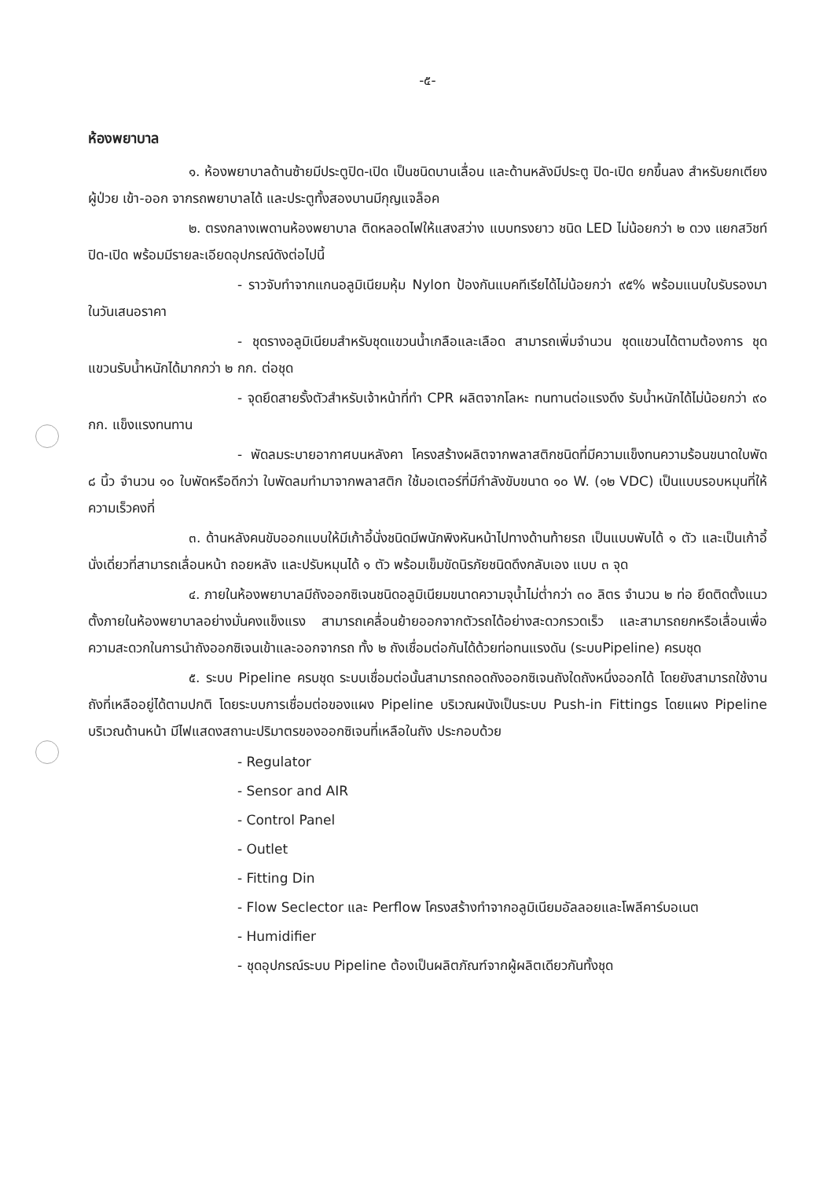-๕-
ห้องพยาบาล
๑. ห้องพยาบาลด้านซ้ายมีประตูปิด-เปิด เป็นชนิดบานเลื่อน และด้านหลังมีประตู ปิด-เปิด ยกขึ้นลง สำหรับยกเตียงผู้ป่วย เข้า-ออก จากรถพยาบาลได้ และประตูทั้งสองบานมีกุญแจล็อค
๒. ตรงกลางเพดานห้องพยาบาล ติดหลอดไฟให้แสงสว่าง แบบทรงยาว ชนิด LED ไม่น้อยกว่า ๒ ดวง แยกสวิชท์ปิด-เปิด พร้อมมีรายละเอียดอุปกรณ์ดังต่อไปนี้
- ราวจับทำจากแกนอลูมิเนียมหุ้ม Nylon ป้องกันแบคทีเรียได้ไม่น้อยกว่า ๙๕% พร้อมแนบใบรับรองมาในวันเสนอราคา
- ชุดรางอลูมิเนียมสำหรับชุดแขวนน้ำเกลือและเลือด สามารถเพิ่มจำนวน ชุดแขวนได้ตามต้องการ ชุดแขวนรับน้ำหนักได้มากกว่า ๒ กก. ต่อชุด
- จุดยึดสายรั้งตัวสำหรับเจ้าหน้าที่ทำ CPR ผลิตจากโลหะ ทนทานต่อแรงดึง รับน้ำหนักได้ไม่น้อยกว่า ๙๐ กก. แข็งแรงทนทาน
- พัดลมระบายอากาศบนหลังคา โครงสร้างผลิตจากพลาสติกชนิดที่มีความแข็งทนความร้อนขนาดใบพัด ๘ นิ้ว จำนวน ๑๐ ใบพัดหรือดีกว่า ใบพัดลมทำมาจากพลาสติก ใช้มอเตอร์ที่มีกำลังขับขนาด ๑๐ W. (๑๒ VDC) เป็นแบบรอบหมุนที่ให้ความเร็วคงที่
๓. ด้านหลังคนขับออกแบบให้มีเก้าอี้นั่งชนิดมีพนักพิงหันหน้าไปทางด้านท้ายรถ เป็นแบบพับได้ ๑ ตัว และเป็นเก้าอี้นั่งเดี่ยวที่สามารถเลื่อนหน้า ถอยหลัง และปรับหมุนได้ ๑ ตัว พร้อมเข็มขัดนิรภัยชนิดดึงกลับเอง แบบ ๓ จุด
๔. ภายในห้องพยาบาลมีถังออกซิเจนชนิดอลูมิเนียมขนาดความจุน้ำไม่ต่ำกว่า ๓๐ ลิตร จำนวน ๒ ท่อ ยึดติดตั้งแนวตั้งภายในห้องพยาบาลอย่างมั่นคงแข็งแรง สามารถเคลื่อนย้ายออกจากตัวรถได้อย่างสะดวกรวดเร็ว และสามารถยกหรือเลื่อนเพื่อความสะดวกในการนำถังออกซิเจนเข้าและออกจากรถ ทั้ง ๒ ถังเชื่อมต่อกันได้ด้วยท่อทนแรงดัน (ระบบPipeline) ครบชุด
๕. ระบบ Pipeline ครบชุด ระบบเชื่อมต่อนั้นสามารถถอดถังออกซิเจนถังใดถังหนึ่งออกได้ โดยยังสามารถใช้งานถังที่เหลืออยู่ได้ตามปกติ โดยระบบการเชื่อมต่อของแผง Pipeline บริเวณผนังเป็นระบบ Push-in Fittings โดยแผง Pipeline บริเวณด้านหน้า มีไฟแสดงสถานะปริมาตรของออกซิเจนที่เหลือในถัง ประกอบด้วย
- Regulator
- Sensor and AIR
- Control Panel
- Outlet
- Fitting Din
- Flow Seclector และ Perflow โครงสร้างทำจากอลูมิเนียมอัลลอยและโพลีคาร์บอเนต
- Humidifier
- ชุดอุปกรณ์ระบบ Pipeline ต้องเป็นผลิตภัณฑ์จากผู้ผลิตเดียวกันทั้งชุด